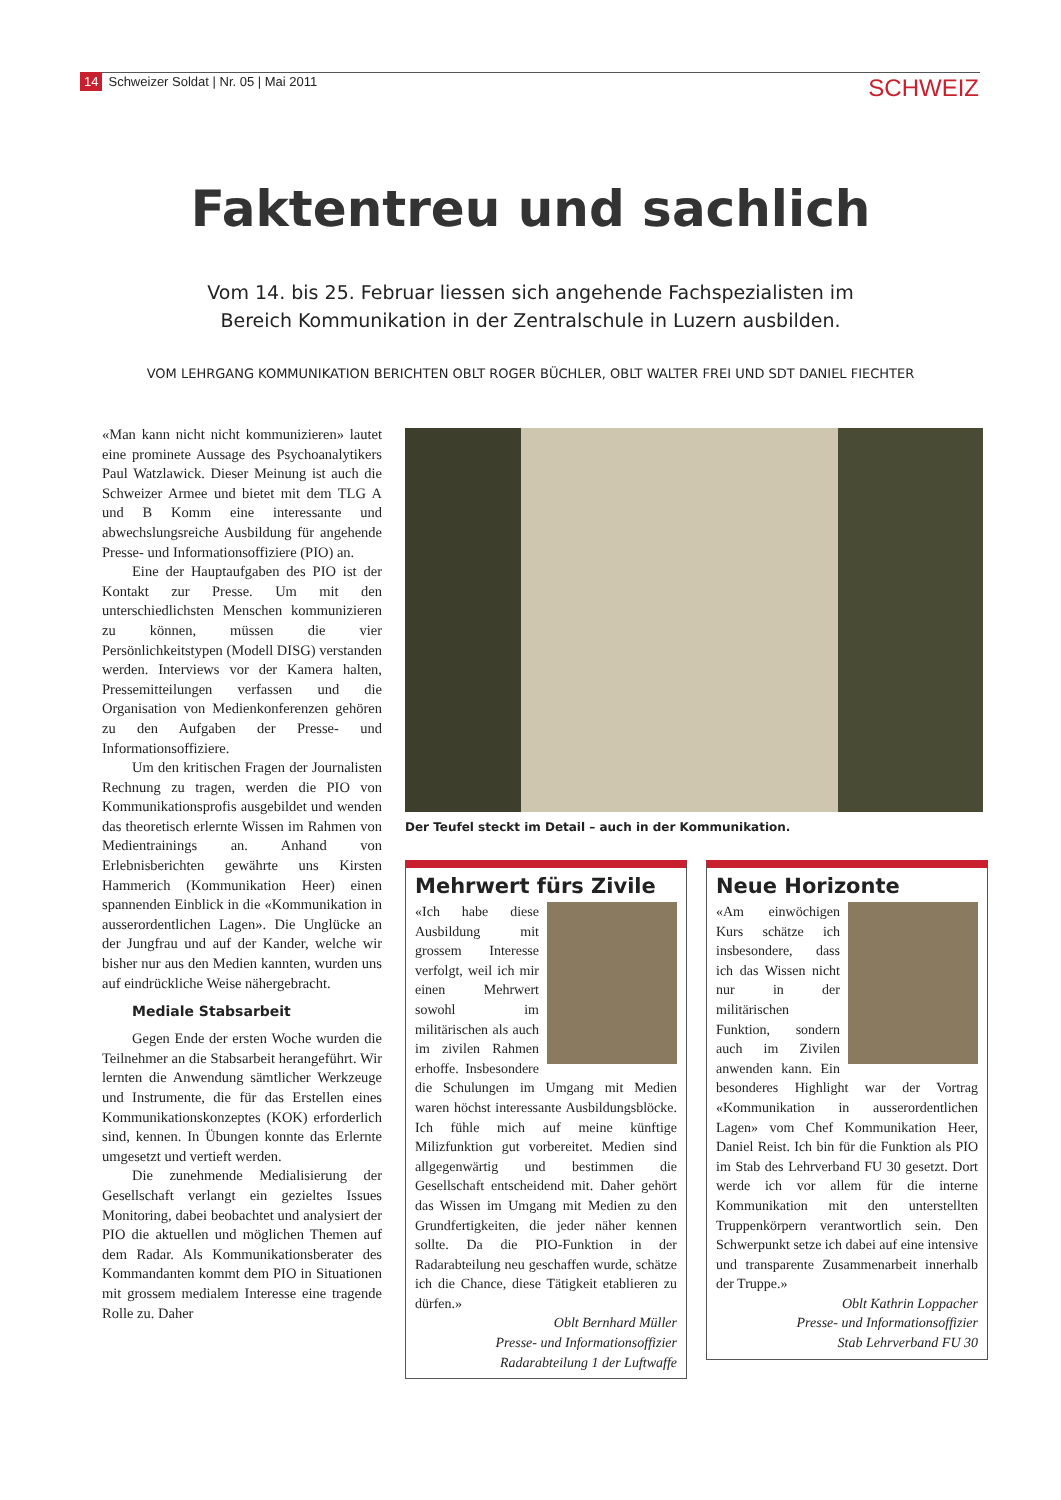14 Schweizer Soldat | Nr. 05 | Mai 2011
SCHWEIZ
Faktentreu und sachlich
Vom 14. bis 25. Februar liessen sich angehende Fachspezialisten im
Bereich Kommunikation in der Zentralschule in Luzern ausbilden.
VOM LEHRGANG KOMMUNIKATION BERICHTEN OBLT ROGER BÜCHLER, OBLT WALTER FREI UND SDT DANIEL FIECHTER
«Man kann nicht nicht kommunizieren» lautet eine prominete Aussage des Psychoanalytikers Paul Watzlawick. Dieser Meinung ist auch die Schweizer Armee und bietet mit dem TLG A und B Komm eine interessante und abwechslungsreiche Ausbildung für angehende Presse- und Informationsoffiziere (PIO) an.
Eine der Hauptaufgaben des PIO ist der Kontakt zur Presse. Um mit den unterschiedlichsten Menschen kommunizieren zu können, müssen die vier Persönlichkeitstypen (Modell DISG) verstanden werden. Interviews vor der Kamera halten, Pressemitteilungen verfassen und die Organisation von Medienkonferenzen gehören zu den Aufgaben der Presse- und Informationsoffiziere.
Um den kritischen Fragen der Journalisten Rechnung zu tragen, werden die PIO von Kommunikationsprofis ausgebildet und wenden das theoretisch erlernte Wissen im Rahmen von Medientrainings an. Anhand von Erlebnisberichten gewährte uns Kirsten Hammerich (Kommunikation Heer) einen spannenden Einblick in die «Kommunikation in ausserordentlichen Lagen». Die Unglücke an der Jungfrau und auf der Kander, welche wir bisher nur aus den Medien kannten, wurden uns auf eindrückliche Weise nähergebracht.
Mediale Stabsarbeit
Gegen Ende der ersten Woche wurden die Teilnehmer an die Stabsarbeit herangeführt. Wir lernten die Anwendung sämtlicher Werkzeuge und Instrumente, die für das Erstellen eines Kommunikationskonzeptes (KOK) erforderlich sind, kennen. In Übungen konnte das Erlernte umgesetzt und vertieft werden.
Die zunehmende Medialisierung der Gesellschaft verlangt ein gezieltes Issues Monitoring, dabei beobachtet und analysiert der PIO die aktuellen und möglichen Themen auf dem Radar. Als Kommunikationsberater des Kommandanten kommt dem PIO in Situationen mit grossem medialem Interesse eine tragende Rolle zu. Daher
Der Teufel steckt im Detail – auch in der Kommunikation.
Mehrwert fürs Zivile
«Ich habe diese Ausbildung mit grossem Interesse verfolgt, weil ich mir einen Mehrwert sowohl im militärischen als auch im zivilen Rahmen erhoffe. Insbesondere die Schulungen im Umgang mit Medien waren höchst interessante Ausbildungsblöcke. Ich fühle mich auf meine künftige Milizfunktion gut vorbereitet. Medien sind allgegenwärtig und bestimmen die Gesellschaft entscheidend mit. Daher gehört das Wissen im Umgang mit Medien zu den Grundfertigkeiten, die jeder näher kennen sollte. Da die PIO-Funktion in der Radarabteilung neu geschaffen wurde, schätze ich die Chance, diese Tätigkeit etablieren zu dürfen.»
Oblt Bernhard Müller
Presse- und Informationsoffizier
Radarabteilung 1 der Luftwaffe
Neue Horizonte
«Am einwöchigen Kurs schätze ich insbesondere, dass ich das Wissen nicht nur in der militärischen Funktion, sondern auch im Zivilen anwenden kann. Ein besonderes Highlight war der Vortrag «Kommunikation in ausserordentlichen Lagen» vom Chef Kommunikation Heer, Daniel Reist. Ich bin für die Funktion als PIO im Stab des Lehrverband FU 30 gesetzt. Dort werde ich vor allem für die interne Kommunikation mit den unterstellten Truppenkörpern verantwortlich sein. Den Schwerpunkt setze ich dabei auf eine intensive und transparente Zusammenarbeit innerhalb der Truppe.»
Oblt Kathrin Loppacher
Presse- und Informationsoffizier
Stab Lehrverband FU 30